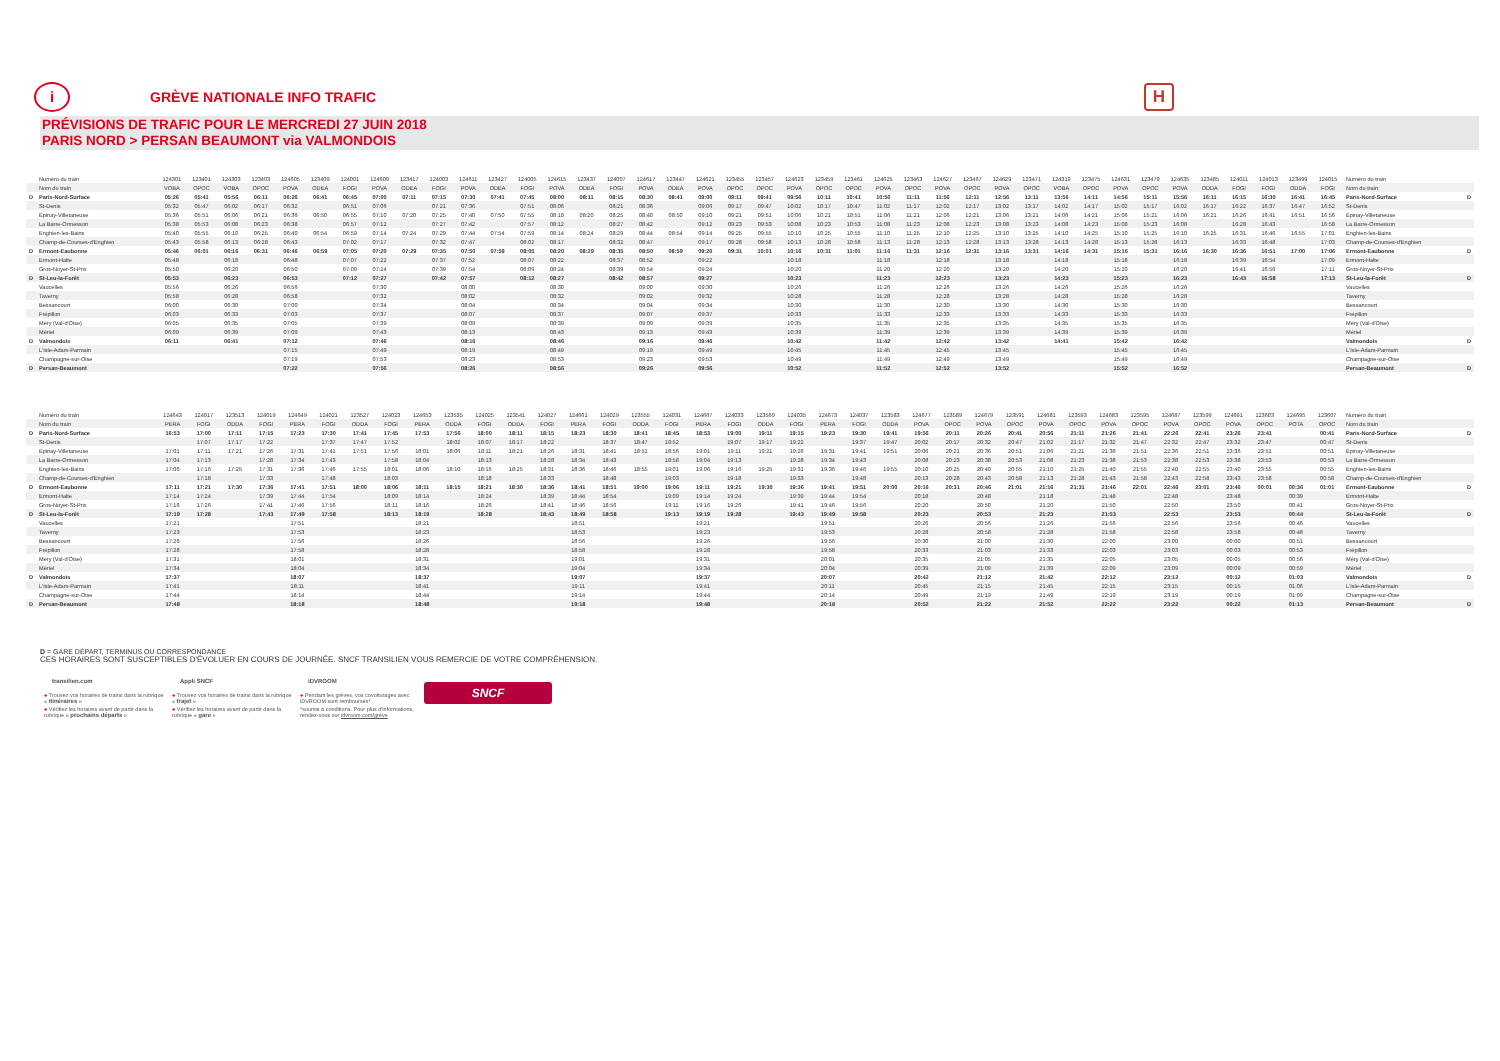i
GRÈVE NATIONALE INFO TRAFIC
H
PRÉVISIONS DE TRAFIC POUR LE MERCREDI 27 JUIN 2018
PARIS NORD > PERSAN BEAUMONT via VALMONDOIS
| | Numéro du train | 124301 | 123401 | 124303 | 123403 | 124605 | 123409 | 124001 | 124609 | 123417 | 124003 | 124611 | 123427 | 124005 | 124615 | 123437 | 124007 | 124617 | 123447 | 124621 | 123455 | 123457 | 124623 | 123459 | 123461 | 124625 | 123463 | 124627 | 123467 | 124629 | 123471 | 124319 | 123475 | 124631 | 123479 | 124635 | 123485 | 124011 | 124013 | 123499 | 124015 | Numéro du train | |
| | Nom du train | VOBA | OPOC | VOBA | OPOC | POVA | ODEA | FOGI | POVA | ODEA | FOGI | POVA | ODEA | FOGI | POVA | ODEA | FOGI | POVA | ODEA | POVA | OPOC | OPOC | POVA | OPOC | OPOC | POVA | OPOC | POVA | OPOC | POVA | OPOC | VOBA | OPOC | POVA | OPOC | POVA | ODDA | FOGI | FOGI | ODDA | FOGI | Nom du train | |
| D | Paris-Nord-Surface | 05:26 | 05:41 | 05:56 | 06:11 | 06:26 | 06:41 | 06:45 | 07:00 | 07:11 | 07:15 | 07:30 | 07:41 | 07:45 | 08:00 | 08:11 | 08:15 | 08:30 | 08:41 | 09:00 | 09:11 | 09:41 | 09:56 | 10:11 | 10:41 | 10:56 | 11:11 | 11:56 | 12:11 | 12:56 | 13:11 | 13:56 | 14:11 | 14:56 | 15:11 | 15:56 | 16:11 | 16:15 | 16:30 | 16:41 | 16:45 | Paris-Nord-Surface | D |
| | St-Denis | 05:32 | 05:47 | 06:02 | 06:17 | 06:32 | | 06:51 | 07:06 | | 07:21 | 07:36 | | 07:51 | 08:06 | | 08:21 | 08:36 | | 09:06 | 09:17 | 09:47 | 10:02 | 10:17 | 10:47 | 11:02 | 11:17 | 12:02 | 12:17 | 13:02 | 13:17 | 14:02 | 14:17 | 15:02 | 15:17 | 16:02 | 16:17 | 16:22 | 16:37 | 16:47 | 16:52 | St-Denis | |
| | Épinay-Villetaneuse | 05:36 | 05:51 | 06:06 | 06:21 | 06:36 | 06:50 | 06:55 | 07:10 | 07:20 | 07:25 | 07:40 | 07:50 | 07:55 | 08:10 | 08:20 | 08:25 | 08:40 | 08:50 | 09:10 | 09:21 | 09:51 | 10:06 | 10:21 | 10:51 | 11:06 | 11:21 | 12:06 | 12:21 | 13:06 | 13:21 | 14:06 | 14:21 | 15:06 | 15:21 | 16:06 | 16:21 | 16:26 | 16:41 | 16:51 | 16:56 | Épinay-Villetaneuse | |
| | La Barre-Ormesson | 05:38 | 05:53 | 06:08 | 06:23 | 06:38 | | 06:57 | 07:12 | | 07:27 | 07:42 | | 07:57 | 08:12 | | 08:27 | 08:42 | | 09:12 | 09:23 | 09:53 | 10:08 | 10:23 | 10:53 | 11:08 | 11:23 | 12:08 | 12:23 | 13:08 | 13:23 | 14:08 | 14:23 | 15:08 | 15:23 | 16:08 | | 16:28 | 16:43 | | 16:58 | La Barre-Ormesson | |
| | Enghien-les-Bains | 05:40 | 05:55 | 06:10 | 06:25 | 06:40 | 06:54 | 06:59 | 07:14 | 07:24 | 07:29 | 07:44 | 07:54 | 07:59 | 08:14 | 08:24 | 08:29 | 08:44 | 08:54 | 09:14 | 09:25 | 09:55 | 10:10 | 10:25 | 10:55 | 11:10 | 11:25 | 12:10 | 12:25 | 13:10 | 13:25 | 14:10 | 14:25 | 15:10 | 15:25 | 16:10 | 16:25 | 16:31 | 16:46 | 16:55 | 17:01 | Enghien-les-Bains | |
| | Champ-de-Courses-d'Enghien | 05:43 | 05:58 | 06:13 | 06:28 | 06:43 | | 07:02 | 07:17 | | 07:32 | 07:47 | | 08:02 | 08:17 | | 08:32 | 08:47 | | 09:17 | 09:28 | 09:58 | 10:13 | 10:28 | 10:58 | 11:13 | 11:28 | 12:13 | 12:28 | 13:13 | 13:28 | 14:13 | 14:28 | 15:13 | 15:28 | 16:13 | | 16:33 | 16:48 | | 17:03 | Champ-de-Courses-d'Enghien | |
| D | Ermont-Eaubonne | 05:46 | 06:01 | 06:16 | 06:31 | 06:46 | 06:59 | 07:05 | 07:20 | 07:29 | 07:35 | 07:50 | 07:59 | 08:05 | 08:20 | 08:29 | 08:35 | 08:50 | 08:59 | 09:20 | 09:31 | 10:01 | 10:16 | 10:31 | 11:01 | 11:16 | 11:31 | 12:16 | 12:31 | 13:16 | 13:31 | 14:16 | 14:31 | 15:16 | 15:31 | 16:16 | 16:30 | 16:36 | 16:51 | 17:00 | 17:06 | Ermont-Eaubonne | D |
| | Ermont-Halte | 05:48 | | 06:18 | | 06:48 | | 07:07 | 07:22 | | 07:37 | 07:52 | | 08:07 | 08:22 | | 08:37 | 08:52 | | 09:22 | | | 10:18 | | | 11:18 | | 12:18 | | 13:18 | | 14:18 | | 15:18 | | 16:18 | | 16:39 | 16:54 | | 17:09 | Ermont-Halte | |
| | Gros-Noyer-St-Prix | 05:50 | | 06:20 | | 06:50 | | 07:09 | 07:24 | | 07:39 | 07:54 | | 08:09 | 08:24 | | 08:39 | 08:54 | | 09:24 | | | 10:20 | | | 11:20 | | 12:20 | | 13:20 | | 14:20 | | 15:20 | | 16:20 | | 16:41 | 16:56 | | 17:11 | Gros-Noyer-St-Prix | |
| D | St-Leu-la-Forêt | 05:53 | | 06:23 | | 06:53 | | 07:12 | 07:27 | | 07:42 | 07:57 | | 08:12 | 08:27 | | 08:42 | 08:57 | | 09:27 | | | 10:23 | | | 11:23 | | 12:23 | | 13:23 | | 14:23 | | 15:23 | | 16:23 | | 16:43 | 16:58 | | 17:13 | St-Leu-la-Forêt | D |
| | Vaucelles | 05:56 | | 06:26 | | 06:56 | | | 07:30 | | | 08:00 | | | 08:30 | | | 09:00 | | 09:30 | | | 10:26 | | | 11:26 | | 12:26 | | 13:26 | | 14:26 | | 15:26 | | 16:26 | | | | | | Vaucelles | |
| | Taverny | 05:58 | | 06:28 | | 06:58 | | | 07:32 | | | 08:02 | | | 08:32 | | | 09:02 | | 09:32 | | | 10:28 | | | 11:28 | | 12:28 | | 13:28 | | 14:28 | | 15:28 | | 16:28 | | | | | | Taverny | |
| | Bessancourt | 06:00 | | 06:30 | | 07:00 | | | 07:34 | | | 08:04 | | | 08:34 | | | 09:04 | | 09:34 | | | 10:30 | | | 11:30 | | 12:30 | | 13:30 | | 14:30 | | 15:30 | | 16:30 | | | | | | Bessancourt | |
| | Frépillon | 06:03 | | 06:33 | | 07:03 | | | 07:37 | | | 08:07 | | | 08:37 | | | 09:07 | | 09:37 | | | 10:33 | | | 11:33 | | 12:33 | | 13:33 | | 14:33 | | 15:33 | | 16:33 | | | | | | Frépillon | |
| | Méry (Val-d'Oise) | 06:05 | | 06:35 | | 07:05 | | | 07:39 | | | 08:09 | | | 08:39 | | | 09:09 | | 09:39 | | | 10:35 | | | 11:35 | | 12:35 | | 13:35 | | 14:35 | | 15:35 | | 16:35 | | | | | | Méry (Val-d'Oise) | |
| | Mériel | 06:09 | | 06:39 | | 07:09 | | | 07:43 | | | 08:13 | | | 08:43 | | | 09:13 | | 09:43 | | | 10:39 | | | 11:39 | | 12:39 | | 13:39 | | 14:39 | | 15:39 | | 16:39 | | | | | | Mériel | |
| D | Valmondois | 06:11 | | 06:41 | | 07:12 | | | 07:46 | | | 08:16 | | | 08:46 | | | 09:16 | | 09:46 | | | 10:42 | | | 11:42 | | 12:42 | | 13:42 | | 14:41 | | 15:42 | | 16:42 | | | | | | Valmondois | D |
| | L'Isle-Adam-Parmain | | | | | 07:15 | | | 07:49 | | | 08:19 | | | 08:49 | | | 09:19 | | 09:49 | | | 10:45 | | | 11:45 | | 12:45 | | 13:45 | | | | 15:45 | | 16:45 | | | | | | L'Isle-Adam-Parmain | |
| | Champagne-sur-Oise | | | | | 07:19 | | | 07:53 | | | 08:23 | | | 08:53 | | | 09:23 | | 09:53 | | | 10:49 | | | 11:49 | | 12:49 | | 13:49 | | | | 15:49 | | 16:49 | | | | | | Champagne-sur-Oise | |
| D | Persan-Beaumont | | | | | 07:22 | | | 07:56 | | | 08:26 | | | 08:56 | | | 09:26 | | 09:56 | | | 10:52 | | | 11:52 | | 12:52 | | 13:52 | | | | 15:52 | | 16:52 | | | | | | Persan-Beaumont | D |
| | Numéro du train | 124643 | 124017 | 123513 | 124019 | 124649 | 124021 | 123527 | 124023 | 124653 | 123535 | 124025 | 123541 | 124027 | 124661 | 124029 | 123555 | 124031 | 124667 | 124033 | 123569 | 124035 | 124673 | 124037 | 123583 | 124677 | 123589 | 124679 | 123591 | 124681 | 123593 | 124683 | 123595 | 124687 | 123599 | 124691 | 123603 | 124695 | 123607 | | | Numéro du train | |
| | Nom du train | PERA | FOGI | ODDA | FOGI | PERA | FOGI | ODDA | FOGI | PERA | ODDA | FOGI | ODDA | FOGI | PERA | FOGI | ODDA | FOGI | PERA | FOGI | ODDA | FOGI | PERA | FOGI | ODDA | POVA | OPOC | POVA | OPOC | POVA | OPOC | POVA | OPOC | POVA | OPOC | POVA | OPOC | POTA | OPOC | | | Nom du train | |
| D | Paris-Nord-Surface | 16:53 | 17:00 | 17:11 | 17:15 | 17:23 | 17:30 | 17:41 | 17:45 | 17:53 | 17:56 | 18:00 | 18:11 | 18:15 | 18:23 | 18:30 | 18:41 | 18:45 | 18:53 | 19:00 | 19:11 | 19:15 | 19:23 | 19:30 | 19:41 | 19:56 | 20:11 | 20:26 | 20:41 | 20:56 | 21:11 | 21:26 | 21:41 | 22:26 | 22:41 | 23:26 | 23:41 | | 00:41 | | | Paris-Nord-Surface | D |
| | St-Denis | | 17:07 | 17:17 | 17:22 | | 17:37 | 17:47 | 17:52 | | 18:02 | 18:07 | 18:17 | 18:22 | | 18:37 | 18:47 | 18:52 | | 19:07 | 19:17 | 19:22 | | 19:37 | 19:47 | 20:02 | 20:17 | 20:32 | 20:47 | 21:02 | 21:17 | 21:32 | 21:47 | 22:32 | 22:47 | 23:32 | 23:47 | | 00:47 | | | St-Denis | |
| | Épinay-Villetaneuse | 17:01 | 17:11 | 17:21 | 17:26 | 17:31 | 17:41 | 17:51 | 17:56 | 18:01 | 18:06 | 18:11 | 18:21 | 18:26 | 18:31 | 18:41 | 18:51 | 18:56 | 19:01 | 19:11 | 19:21 | 19:26 | 19:31 | 19:41 | 19:51 | 20:06 | 20:21 | 20:36 | 20:51 | 21:06 | 21:21 | 21:36 | 21:51 | 22:36 | 22:51 | 23:36 | 23:51 | | 00:51 | | | Épinay-Villetaneuse | |
| | La Barre-Ormesson | 17:04 | 17:13 | | 17:28 | 17:34 | 17:43 | | 17:58 | 18:04 | | 18:13 | | 18:28 | 18:34 | 18:43 | | 18:58 | 19:04 | 19:13 | | 19:28 | 19:34 | 19:43 | | 20:08 | 20:23 | 20:38 | 20:53 | 21:08 | 21:23 | 21:38 | 21:53 | 22:38 | 22:53 | 23:38 | 23:53 | | 00:53 | | | La Barre-Ormesson | |
| | Enghien-les-Bains | 17:06 | 17:16 | 17:25 | 17:31 | 17:36 | 17:46 | 17:55 | 18:01 | 18:06 | 18:10 | 18:16 | 18:25 | 18:31 | 18:36 | 18:46 | 18:55 | 19:01 | 19:06 | 19:16 | 19:25 | 19:31 | 19:36 | 19:46 | 19:55 | 20:10 | 20:25 | 20:40 | 20:55 | 21:10 | 21:25 | 21:40 | 21:55 | 22:40 | 22:55 | 23:40 | 23:55 | | 00:55 | | | Enghien-les-Bains | |
| | Champ-de-Courses-d'Enghien | | 17:18 | | 17:33 | | 17:48 | | 18:03 | | | 18:18 | | 18:33 | | 18:48 | | 19:03 | | 19:18 | | 19:33 | | 19:48 | | 20:13 | 20:28 | 20:43 | 20:58 | 21:13 | 21:28 | 21:43 | 21:58 | 22:43 | 22:58 | 23:43 | 23:58 | | 00:58 | | | Champ-de-Courses-d'Enghien | |
| D | Ermont-Eaubonne | 17:11 | 17:21 | 17:30 | 17:36 | 17:41 | 17:51 | 18:00 | 18:06 | 18:11 | 18:15 | 18:21 | 18:30 | 18:36 | 18:41 | 18:51 | 19:00 | 19:06 | 19:11 | 19:21 | 19:30 | 19:36 | 19:41 | 19:51 | 20:00 | 20:16 | 20:31 | 20:46 | 21:01 | 21:16 | 21:31 | 21:46 | 22:01 | 22:46 | 23:01 | 23:46 | 00:01 | 00:36 | 01:01 | | | Ermont-Eaubonne | D |
| | Ermont-Halte | 17:14 | 17:24 | | 17:39 | 17:44 | 17:54 | | 18:09 | 18:14 | | 18:24 | | 18:39 | 18:44 | 18:54 | | 19:09 | 19:14 | 19:24 | | 19:39 | 19:44 | 19:54 | | 20:18 | | 20:48 | | 21:18 | | 21:48 | | 22:48 | | 23:48 | | 00:39 | | | | Ermont-Halte | |
| | Gros-Noyer-St-Prix | 17:16 | 17:26 | | 17:41 | 17:46 | 17:56 | | 18:11 | 18:16 | | 18:26 | | 18:41 | 18:46 | 18:56 | | 19:11 | 19:16 | 19:26 | | 19:41 | 19:46 | 19:56 | | 20:20 | | 20:50 | | 21:20 | | 21:50 | | 22:50 | | 23:50 | | 00:41 | | | | Gros-Noyer-St-Prix | |
| D | St-Leu-la-Forêt | 17:19 | 17:28 | | 17:43 | 17:49 | 17:58 | | 18:13 | 18:19 | | 18:28 | | 18:43 | 18:49 | 18:58 | | 19:13 | 19:19 | 19:28 | | 19:43 | 19:49 | 19:58 | | 20:23 | | 20:53 | | 21:23 | | 21:53 | | 22:53 | | 23:53 | | 00:44 | | | | St-Leu-la-Forêt | D |
| | Vaucelles | 17:21 | | | | 17:51 | | | | 18:21 | | | | | 18:51 | | | | 19:21 | | | | 19:51 | | | 20:26 | | 20:56 | | 21:26 | | 21:56 | | 22:56 | | 23:56 | | 00:46 | | | | Vaucelles | |
| | Taverny | 17:23 | | | | 17:53 | | | | 18:23 | | | | | 18:53 | | | | 19:23 | | | | 19:53 | | | 20:28 | | 20:58 | | 21:28 | | 21:58 | | 22:58 | | 23:58 | | 00:48 | | | | Taverny | |
| | Bessancourt | 17:26 | | | | 17:56 | | | | 18:26 | | | | | 18:56 | | | | 19:26 | | | | 19:56 | | | 20:30 | | 21:00 | | 21:30 | | 22:00 | | 23:00 | | 00:00 | | 00:51 | | | | Bessancourt | |
| | Frépillon | 17:28 | | | | 17:58 | | | | 18:28 | | | | | 18:58 | | | | 19:28 | | | | 19:58 | | | 20:33 | | 21:03 | | 21:33 | | 22:03 | | 23:03 | | 00:03 | | 00:53 | | | | Frépillon | |
| | Méry (Val-d'Oise) | 17:31 | | | | 18:01 | | | | 18:31 | | | | | 19:01 | | | | 19:31 | | | | 20:01 | | | 20:35 | | 21:05 | | 21:35 | | 22:05 | | 23:05 | | 00:05 | | 00:56 | | | | Méry (Val-d'Oise) | |
| | Mériel | 17:34 | | | | 18:04 | | | | 18:34 | | | | | 19:04 | | | | 19:34 | | | | 20:04 | | | 20:39 | | 21:09 | | 21:39 | | 22:09 | | 23:09 | | 00:09 | | 00:59 | | | | Mériel | |
| D | Valmondois | 17:37 | | | | 18:07 | | | | 18:37 | | | | | 19:07 | | | | 19:37 | | | | 20:07 | | | 20:42 | | 21:12 | | 21:42 | | 22:12 | | 23:12 | | 00:12 | | 01:03 | | | | Valmondois | D |
| | L'Isle-Adam-Parmain | 17:41 | | | | 18:11 | | | | 18:41 | | | | | 19:11 | | | | 19:41 | | | | 20:11 | | | 20:45 | | 21:15 | | 21:45 | | 22:15 | | 23:15 | | 00:15 | | 01:06 | | | | L'Isle-Adam-Parmain | |
| | Champagne-sur-Oise | 17:44 | | | | 18:14 | | | | 18:44 | | | | | 19:14 | | | | 19:44 | | | | 20:14 | | | 20:49 | | 21:19 | | 21:49 | | 22:19 | | 23:19 | | 00:19 | | 01:09 | | | | Champagne-sur-Oise | |
| D | Persan-Beaumont | 17:48 | | | | 18:18 | | | | 18:48 | | | | | 19:18 | | | | 19:48 | | | | 20:18 | | | 20:52 | | 21:22 | | 21:52 | | 22:22 | | 23:22 | | 00:22 | | 01:13 | | | | Persan-Beaumont | D |
D = GARE DÉPART, TERMINUS OU CORRESPONDANCE
CES HORAIRES SONT SUSCEPTIBLES D'ÉVOLUER EN COURS DE JOURNÉE. SNCF TRANSILIEN VOUS REMERCIE DE VOTRE COMPRÉHENSION.
transilien.com
● Trouvez vos horaires de trains dans la rubrique « itinéraires »
● Vérifiez les horaires avant de partir dans la rubrique « prochains départs »
Appli SNCF
● Trouvez vos horaires de trains dans la rubrique « trajet »
● Vérifiez les horaires avant de partir dans la rubrique « gare »
iDVROOM
● Pendant les grèves, vos covoiturages avec iDVROOM sont remboursés*
*soumis à conditions. Pour plus d'informations, rendez-vous sur idvroom.com/grève
SNCF